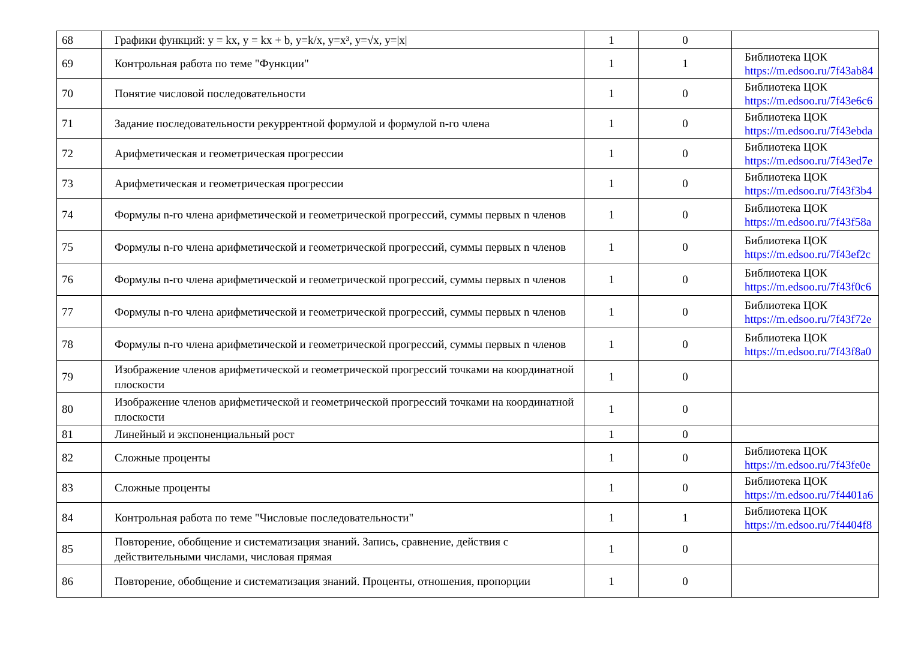| 68 | Графики функций: y = kx, y = kx + b, y=k/x, y=x³, y=√x, y=/x/ | 1 | 0 | |
| 69 | Контрольная работа по теме "Функции" | 1 | 1 | Библиотека ЦОК https://m.edsoo.ru/7f43ab84 |
| 70 | Понятие числовой последовательности | 1 | 0 | Библиотека ЦОК https://m.edsoo.ru/7f43e6c6 |
| 71 | Задание последовательности рекуррентной формулой и формулой n-го члена | 1 | 0 | Библиотека ЦОК https://m.edsoo.ru/7f43ebda |
| 72 | Арифметическая и геометрическая прогрессии | 1 | 0 | Библиотека ЦОК https://m.edsoo.ru/7f43ed7e |
| 73 | Арифметическая и геометрическая прогрессии | 1 | 0 | Библиотека ЦОК https://m.edsoo.ru/7f43f3b4 |
| 74 | Формулы n-го члена арифметической и геометрической прогрессий, суммы первых n членов | 1 | 0 | Библиотека ЦОК https://m.edsoo.ru/7f43f58a |
| 75 | Формулы n-го члена арифметической и геометрической прогрессий, суммы первых n членов | 1 | 0 | Библиотека ЦОК https://m.edsoo.ru/7f43ef2c |
| 76 | Формулы n-го члена арифметической и геометрической прогрессий, суммы первых n членов | 1 | 0 | Библиотека ЦОК https://m.edsoo.ru/7f43f0c6 |
| 77 | Формулы n-го члена арифметической и геометрической прогрессий, суммы первых n членов | 1 | 0 | Библиотека ЦОК https://m.edsoo.ru/7f43f72e |
| 78 | Формулы n-го члена арифметической и геометрической прогрессий, суммы первых n членов | 1 | 0 | Библиотека ЦОК https://m.edsoo.ru/7f43f8a0 |
| 79 | Изображение членов арифметической и геометрической прогрессий точками на координатной плоскости | 1 | 0 | |
| 80 | Изображение членов арифметической и геометрической прогрессий точками на координатной плоскости | 1 | 0 | |
| 81 | Линейный и экспоненциальный рост | 1 | 0 | |
| 82 | Сложные проценты | 1 | 0 | Библиотека ЦОК https://m.edsoo.ru/7f43fe0e |
| 83 | Сложные проценты | 1 | 0 | Библиотека ЦОК https://m.edsoo.ru/7f4401a6 |
| 84 | Контрольная работа по теме "Числовые последовательности" | 1 | 1 | Библиотека ЦОК https://m.edsoo.ru/7f4404f8 |
| 85 | Повторение, обобщение и систематизация знаний. Запись, сравнение, действия с действительными числами, числовая прямая | 1 | 0 | |
| 86 | Повторение, обобщение и систематизация знаний. Проценты, отношения, пропорции | 1 | 0 | |